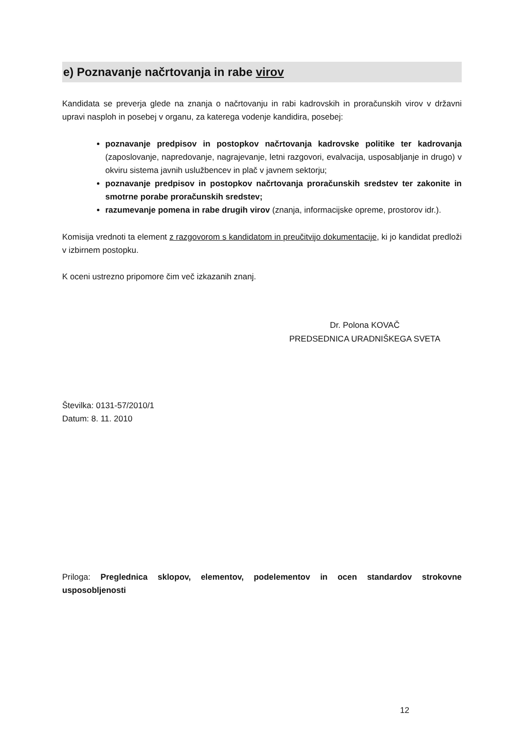e) Poznavanje načrtovanja in rabe virov
Kandidata se preverja glede na znanja o načrtovanju in rabi kadrovskih in proračunskih virov v državni upravi nasploh in posebej v organu, za katerega vodenje kandidira, posebej:
poznavanje predpisov in postopkov načrtovanja kadrovske politike ter kadrovanja (zaposlovanje, napredovanje, nagrajevanje, letni razgovori, evalvacija, usposabljanje in drugo) v okviru sistema javnih uslužbencev in plač v javnem sektorju;
poznavanje predpisov in postopkov načrtovanja proračunskih sredstev ter zakonite in smotrne porabe proračunskih sredstev;
razumevanje pomena in rabe drugih virov (znanja, informacijske opreme, prostorov idr.).
Komisija vrednoti ta element z razgovorom s kandidatom in preučitvijo dokumentacije, ki jo kandidat predloži v izbirnem postopku.
K oceni ustrezno pripomore čim več izkazanih znanj.
Dr. Polona KOVAČ
PREDSEDNICA URADNIŠKEGA SVETA
Številka: 0131-57/2010/1
Datum: 8. 11. 2010
Priloga: Preglednica sklopov, elementov, podelementov in ocen standardov strokovne usposobljenosti
12